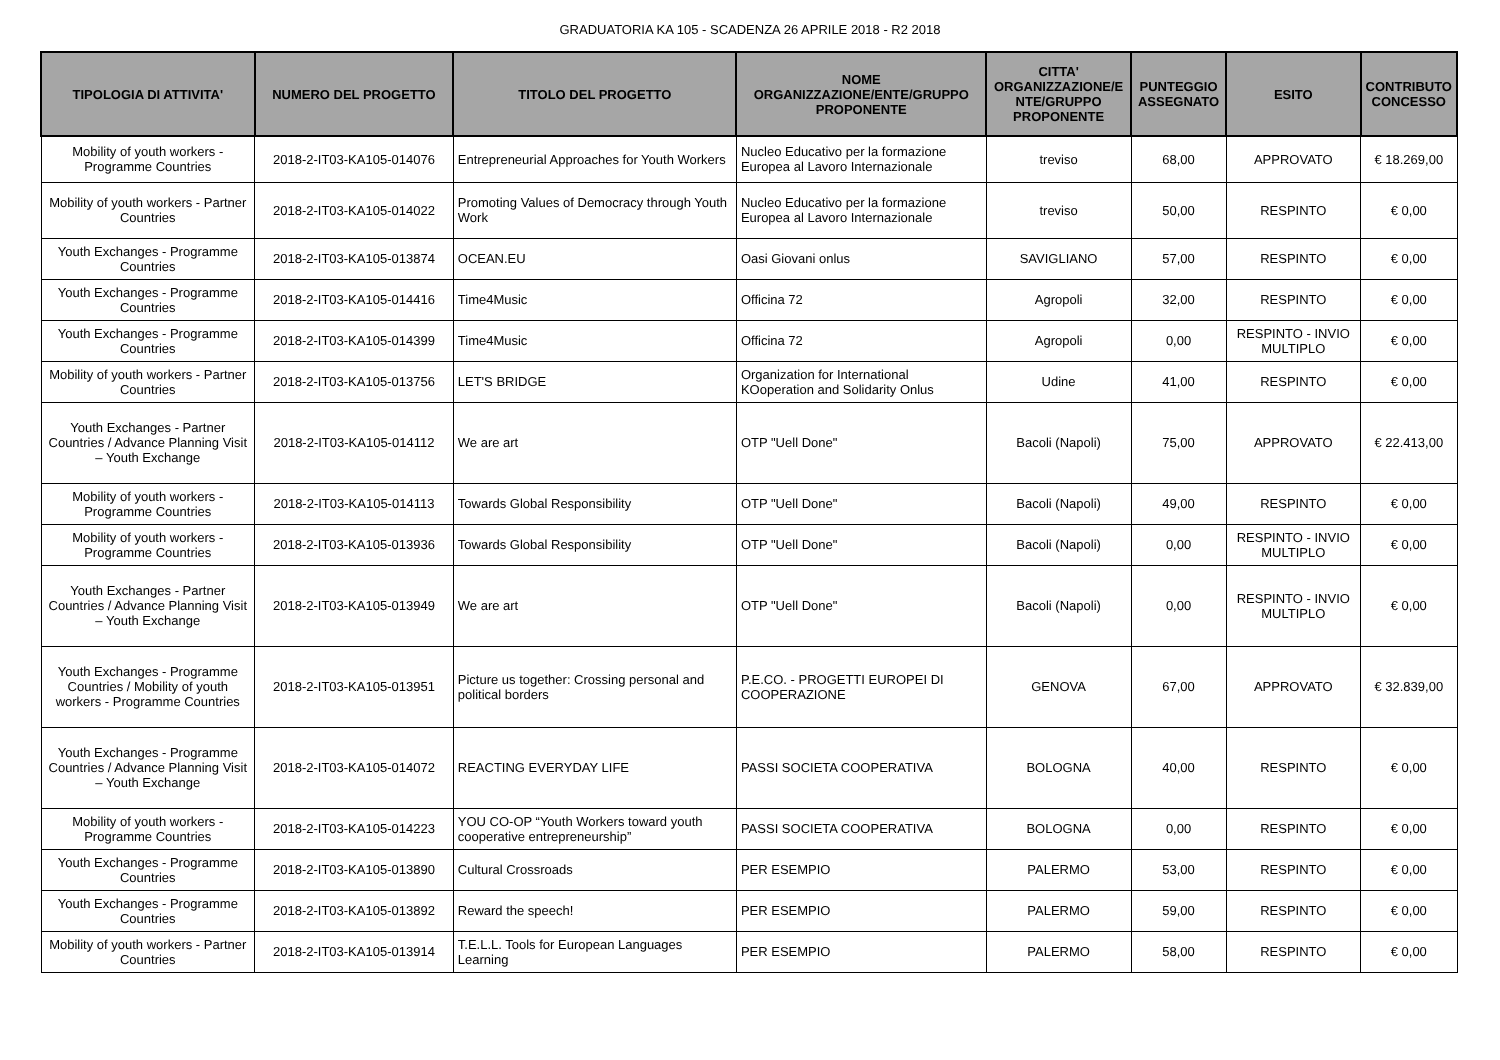GRADUATORIA KA 105 - SCADENZA 26 APRILE 2018 - R2 2018
| TIPOLOGIA DI ATTIVITA' | NUMERO DEL PROGETTO | TITOLO DEL PROGETTO | NOME ORGANIZZAZIONE/ENTE/GRUPPO PROPONENTE | CITTA' ORGANIZZAZIONE/E NTE/GRUPPO PROPONENTE | PUNTEGGIO ASSEGNATO | ESITO | CONTRIBUTO CONCESSO |
| --- | --- | --- | --- | --- | --- | --- | --- |
| Mobility of youth workers - Programme Countries | 2018-2-IT03-KA105-014076 | Entrepreneurial Approaches for Youth Workers | Nucleo Educativo per la formazione Europea al Lavoro Internazionale | treviso | 68,00 | APPROVATO | € 18.269,00 |
| Mobility of youth workers - Partner Countries | 2018-2-IT03-KA105-014022 | Promoting Values of Democracy through Youth Work | Nucleo Educativo per la formazione Europea al Lavoro Internazionale | treviso | 50,00 | RESPINTO | € 0,00 |
| Youth Exchanges - Programme Countries | 2018-2-IT03-KA105-013874 | OCEAN.EU | Oasi Giovani onlus | SAVIGLIANO | 57,00 | RESPINTO | € 0,00 |
| Youth Exchanges - Programme Countries | 2018-2-IT03-KA105-014416 | Time4Music | Officina 72 | Agropoli | 32,00 | RESPINTO | € 0,00 |
| Youth Exchanges - Programme Countries | 2018-2-IT03-KA105-014399 | Time4Music | Officina 72 | Agropoli | 0,00 | RESPINTO - INVIO MULTIPLO | € 0,00 |
| Mobility of youth workers - Partner Countries | 2018-2-IT03-KA105-013756 | LET'S BRIDGE | Organization for International KOoperation and Solidarity Onlus | Udine | 41,00 | RESPINTO | € 0,00 |
| Youth Exchanges - Partner Countries / Advance Planning Visit – Youth Exchange | 2018-2-IT03-KA105-014112 | We are art | OTP "Uell Done" | Bacoli (Napoli) | 75,00 | APPROVATO | € 22.413,00 |
| Mobility of youth workers - Programme Countries | 2018-2-IT03-KA105-014113 | Towards Global Responsibility | OTP "Uell Done" | Bacoli (Napoli) | 49,00 | RESPINTO | € 0,00 |
| Mobility of youth workers - Programme Countries | 2018-2-IT03-KA105-013936 | Towards Global Responsibility | OTP "Uell Done" | Bacoli (Napoli) | 0,00 | RESPINTO - INVIO MULTIPLO | € 0,00 |
| Youth Exchanges - Partner Countries / Advance Planning Visit – Youth Exchange | 2018-2-IT03-KA105-013949 | We are art | OTP "Uell Done" | Bacoli (Napoli) | 0,00 | RESPINTO - INVIO MULTIPLO | € 0,00 |
| Youth Exchanges - Programme Countries / Mobility of youth workers - Programme Countries | 2018-2-IT03-KA105-013951 | Picture us together: Crossing personal and political borders | P.E.CO. - PROGETTI EUROPEI DI COOPERAZIONE | GENOVA | 67,00 | APPROVATO | € 32.839,00 |
| Youth Exchanges - Programme Countries / Advance Planning Visit – Youth Exchange | 2018-2-IT03-KA105-014072 | REACTING EVERYDAY LIFE | PASSI SOCIETA COOPERATIVA | BOLOGNA | 40,00 | RESPINTO | € 0,00 |
| Mobility of youth workers - Programme Countries | 2018-2-IT03-KA105-014223 | YOU CO-OP “Youth Workers toward youth cooperative entrepreneurship” | PASSI SOCIETA COOPERATIVA | BOLOGNA | 0,00 | RESPINTO | € 0,00 |
| Youth Exchanges - Programme Countries | 2018-2-IT03-KA105-013890 | Cultural Crossroads | PER ESEMPIO | PALERMO | 53,00 | RESPINTO | € 0,00 |
| Youth Exchanges - Programme Countries | 2018-2-IT03-KA105-013892 | Reward the speech! | PER ESEMPIO | PALERMO | 59,00 | RESPINTO | € 0,00 |
| Mobility of youth workers - Partner Countries | 2018-2-IT03-KA105-013914 | T.E.L.L. Tools for European Languages Learning | PER ESEMPIO | PALERMO | 58,00 | RESPINTO | € 0,00 |